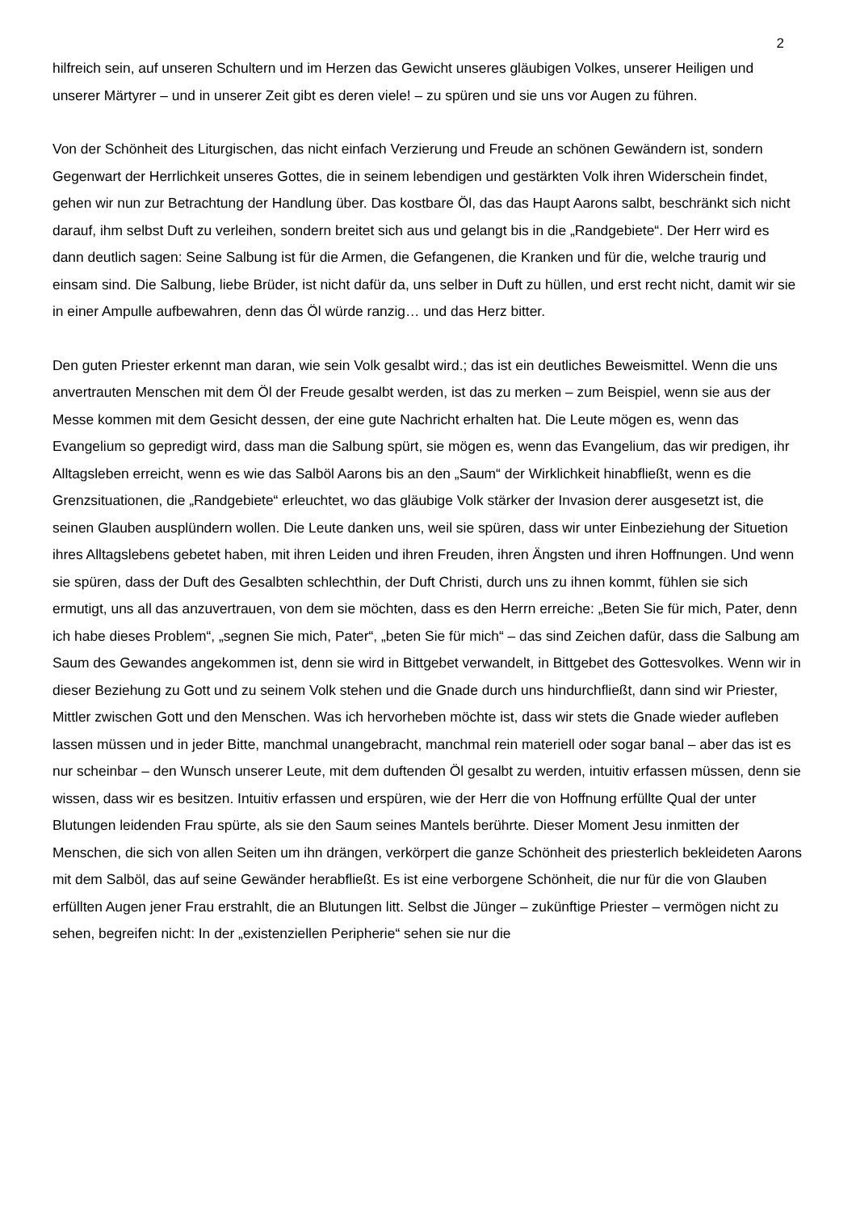2
hilfreich sein, auf unseren Schultern und im Herzen das Gewicht unseres gläubigen Volkes, unserer Heiligen und unserer Märtyrer – und in unserer Zeit gibt es deren viele! – zu spüren und sie uns vor Augen zu führen.
Von der Schönheit des Liturgischen, das nicht einfach Verzierung und Freude an schönen Gewändern ist, sondern Gegenwart der Herrlichkeit unseres Gottes, die in seinem lebendigen und gestärkten Volk ihren Widerschein findet, gehen wir nun zur Betrachtung der Handlung über. Das kostbare Öl, das das Haupt Aarons salbt, beschränkt sich nicht darauf, ihm selbst Duft zu verleihen, sondern breitet sich aus und gelangt bis in die „Randgebiete“. Der Herr wird es dann deutlich sagen: Seine Salbung ist für die Armen, die Gefangenen, die Kranken und für die, welche traurig und einsam sind. Die Salbung, liebe Brüder, ist nicht dafür da, uns selber in Duft zu hüllen, und erst recht nicht, damit wir sie in einer Ampulle aufbewahren, denn das Öl würde ranzig… und das Herz bitter.
Den guten Priester erkennt man daran, wie sein Volk gesalbt wird.; das ist ein deutliches Beweismittel. Wenn die uns anvertrauten Menschen mit dem Öl der Freude gesalbt werden, ist das zu merken – zum Beispiel, wenn sie aus der Messe kommen mit dem Gesicht dessen, der eine gute Nachricht erhalten hat. Die Leute mögen es, wenn das Evangelium so gepredigt wird, dass man die Salbung spürt, sie mögen es, wenn das Evangelium, das wir predigen, ihr Alltagsleben erreicht, wenn es wie das Salböl Aarons bis an den „Saum“ der Wirklichkeit hinabfließt, wenn es die Grenzsituationen, die „Randgebiete“ erleuchtet, wo das gläubige Volk stärker der Invasion derer ausgesetzt ist, die seinen Glauben ausplündern wollen. Die Leute danken uns, weil sie spüren, dass wir unter Einbeziehung der Situetion ihres Alltagslebens gebetet haben, mit ihren Leiden und ihren Freuden, ihren Ängsten und ihren Hoffnungen. Und wenn sie spüren, dass der Duft des Gesalbten schlechthin, der Duft Christi, durch uns zu ihnen kommt, fühlen sie sich ermutigt, uns all das anzuvertrauen, von dem sie möchten, dass es den Herrn erreiche: „Beten Sie für mich, Pater, denn ich habe dieses Problem“, „segnen Sie mich, Pater“, „beten Sie für mich“ – das sind Zeichen dafür, dass die Salbung am Saum des Gewandes angekommen ist, denn sie wird in Bittgebet verwandelt, in Bittgebet des Gottesvolkes. Wenn wir in dieser Beziehung zu Gott und zu seinem Volk stehen und die Gnade durch uns hindurchfließt, dann sind wir Priester, Mittler zwischen Gott und den Menschen. Was ich hervorheben möchte ist, dass wir stets die Gnade wieder aufleben lassen müssen und in jeder Bitte, manchmal unangebracht, manchmal rein materiell oder sogar banal – aber das ist es nur scheinbar – den Wunsch unserer Leute, mit dem duftenden Öl gesalbt zu werden, intuitiv erfassen müssen, denn sie wissen, dass wir es besitzen. Intuitiv erfassen und erspüren, wie der Herr die von Hoffnung erfüllte Qual der unter Blutungen leidenden Frau spürte, als sie den Saum seines Mantels berührte. Dieser Moment Jesu inmitten der Menschen, die sich von allen Seiten um ihn drängen, verkörpert die ganze Schönheit des priesterlich bekleideten Aarons mit dem Salböl, das auf seine Gewänder herabfließt. Es ist eine verborgene Schönheit, die nur für die von Glauben erfüllten Augen jener Frau erstrahlt, die an Blutungen litt. Selbst die Jünger – zukünftige Priester – vermögen nicht zu sehen, begreifen nicht: In der „existenziellen Peripherie“ sehen sie nur die